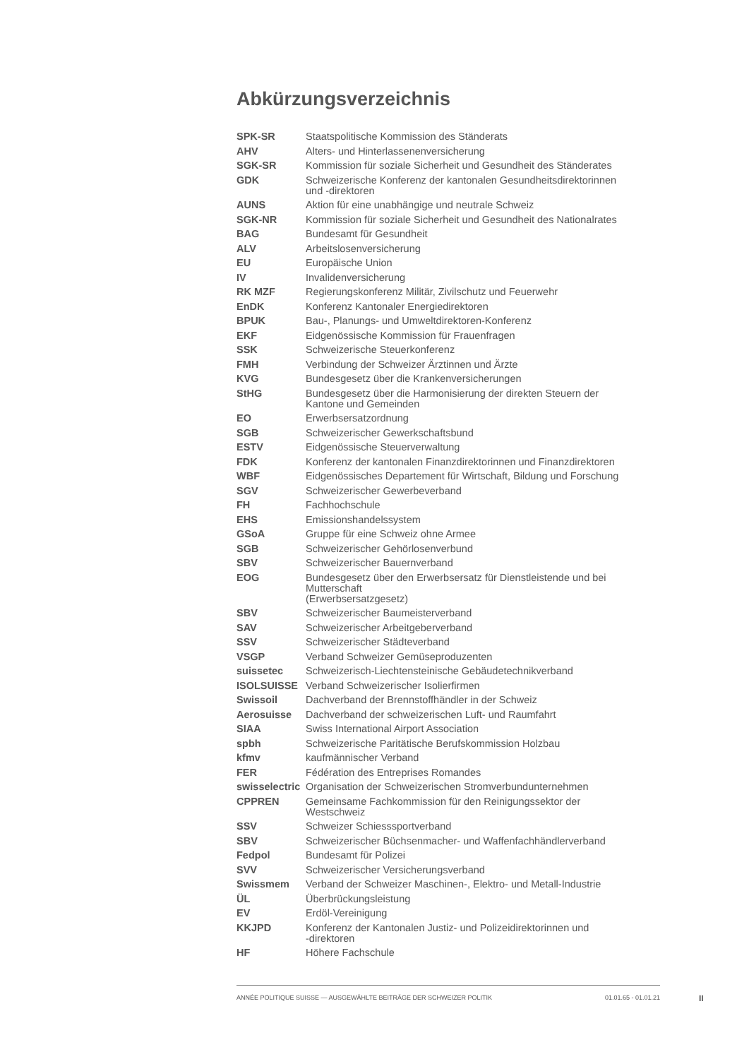Abkürzungsverzeichnis
| SPK-SR | Staatspolitische Kommission des Ständerats |
| AHV | Alters- und Hinterlassenenversicherung |
| SGK-SR | Kommission für soziale Sicherheit und Gesundheit des Ständerates |
| GDK | Schweizerische Konferenz der kantonalen Gesundheitsdirektorinnen und -direktoren |
| AUNS | Aktion für eine unabhängige und neutrale Schweiz |
| SGK-NR | Kommission für soziale Sicherheit und Gesundheit des Nationalrates |
| BAG | Bundesamt für Gesundheit |
| ALV | Arbeitslosenversicherung |
| EU | Europäische Union |
| IV | Invalidenversicherung |
| RK MZF | Regierungskonferenz Militär, Zivilschutz und Feuerwehr |
| EnDK | Konferenz Kantonaler Energiedirektoren |
| BPUK | Bau-, Planungs- und Umweltdirektoren-Konferenz |
| EKF | Eidgenössische Kommission für Frauenfragen |
| SSK | Schweizerische Steuerkonferenz |
| FMH | Verbindung der Schweizer Ärztinnen und Ärzte |
| KVG | Bundesgesetz über die Krankenversicherungen |
| StHG | Bundesgesetz über die Harmonisierung der direkten Steuern der Kantone und Gemeinden |
| EO | Erwerbsersatzordnung |
| SGB | Schweizerischer Gewerkschaftsbund |
| ESTV | Eidgenössische Steuerverwaltung |
| FDK | Konferenz der kantonalen Finanzdirektorinnen und Finanzdirektoren |
| WBF | Eidgenössisches Departement für Wirtschaft, Bildung und Forschung |
| SGV | Schweizerischer Gewerbeverband |
| FH | Fachhochschule |
| EHS | Emissionshandelssystem |
| GSoA | Gruppe für eine Schweiz ohne Armee |
| SGB | Schweizerischer Gehörlosenverbund |
| SBV | Schweizerischer Bauernverband |
| EOG | Bundesgesetz über den Erwerbsersatz für Dienstleistende und bei Mutterschaft (Erwerbsersatzgesetz) |
| SBV | Schweizerischer Baumeisterverband |
| SAV | Schweizerischer Arbeitgeberverband |
| SSV | Schweizerischer Städteverband |
| VSGP | Verband Schweizer Gemüseproduzenten |
| suissetec | Schweizerisch-Liechtensteinische Gebäudetechnikverband |
| ISOLSUISSE | Verband Schweizerischer Isolierfirmen |
| Swissoil | Dachverband der Brennstoffhändler in der Schweiz |
| Aerosuisse | Dachverband der schweizerischen Luft- und Raumfahrt |
| SIAA | Swiss International Airport Association |
| spbh | Schweizerische Paritätische Berufskommission Holzbau |
| kfmv | kaufmännischer Verband |
| FER | Fédération des Entreprises Romandes |
| swisselectric | Organisation der Schweizerischen Stromverbundunternehmen |
| CPPREN | Gemeinsame Fachkommission für den Reinigungssektor der Westschweiz |
| SSV | Schweizer Schiesssportverband |
| SBV | Schweizerischer Büchsenmacher- und Waffenfachhändlerverband |
| Fedpol | Bundesamt für Polizei |
| SVV | Schweizerischer Versicherungsverband |
| Swissmem | Verband der Schweizer Maschinen-, Elektro- und Metall-Industrie |
| ÜL | Überbrückungsleistung |
| EV | Erdöl-Vereinigung |
| KKJPD | Konferenz der Kantonalen Justiz- und Polizeidirektorinnen und -direktoren |
| HF | Höhere Fachschule |
ANNÉE POLITIQUE SUISSE — AUSGEWÄHLTE BEITRÄGE DER SCHWEIZER POLITIK 01.01.65 - 01.01.21
II